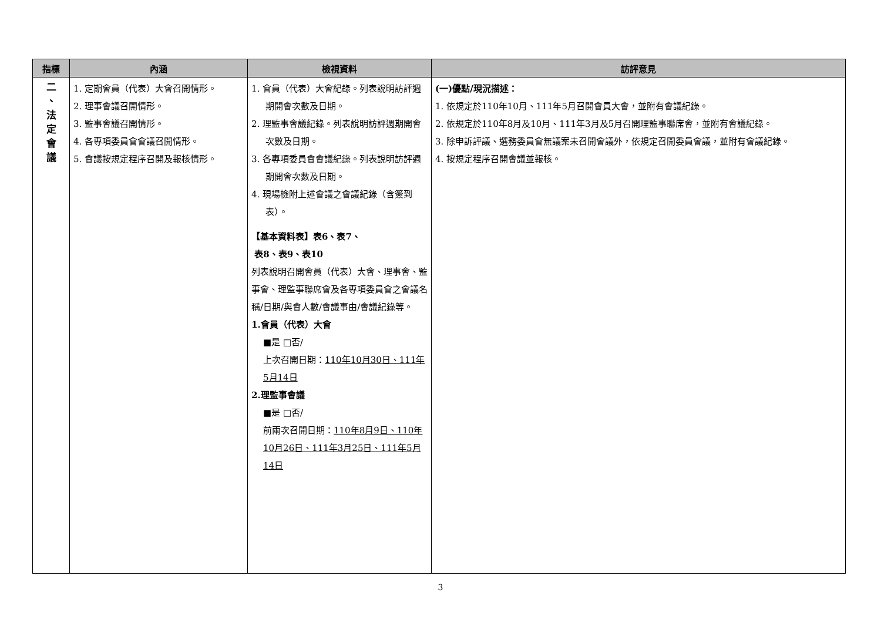| 指標 | 內涵 | 檢視資料 | 訪評意見 |
| --- | --- | --- | --- |
| 二 、 法 定 會 議 | 1. 定期會員（代表）大會召開情形。 2. 理事會議召開情形。 3. 監事會議召開情形。 4. 各專項委員會會議召開情形。 5. 會議按規定程序召開及報核情形。 | 1. 會員（代表）大會紀錄。列表說明訪評週期開會次數及日期。 2. 理監事會議紀錄。列表說明訪評週期開會次數及日期。 3. 各專項委員會會議紀錄。列表說明訪評週期開會次數及日期。 4. 現場檢附上述會議之會議紀錄（含簽到表）。 【基本資料表】表6、表7、 表8、表9、表10 列表說明召開會員（代表）大會、理事會、監事會、理監事聯席會及各專項委員會之會議名稱/日期/與會人數/會議事由/會議紀錄等。 1.會員（代表）大會 ■是 □否/ 上次召開日期： 110年10月30日、111年5月14日 2.理監事會議 ■是 □否/ 前兩次召開日期： 110年8月9日、110年10月26日、111年3月25日、111年5月14日 | (一)優點/現況描述： 1. 依規定於110年10月、111年5月召開會員大會，並附有會議紀錄。 2. 依規定於110年8月及10月、111年3月及5月召開理監事聯席會，並附有會議紀錄。 3. 除申訴評議、選務委員會無議案未召開會議外，依規定召開委員會議，並附有會議紀錄。 4. 按規定程序召開會議並報核。 |
3